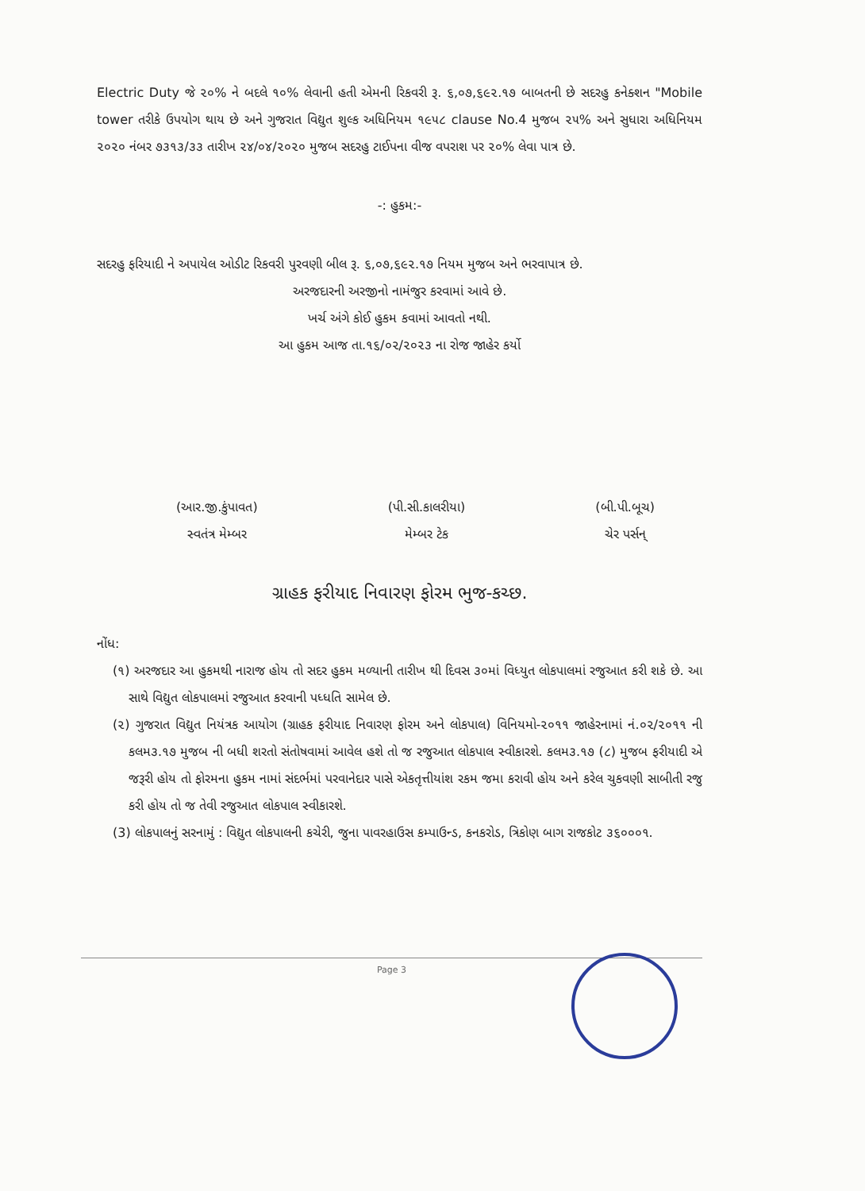Electric Duty જે ૨૦% ને બદલે ૧૦% લેવાની હતી એમની રિકવરી રૂ. ૬,૦૭,૬૯૨.૧૭ બાબતની છે સદરહુ કનેક્શન "Mobile tower તરીકે ઉપયોગ થાય છે અને ગુજરાત વિદ્યુત શુલ્ક અધિનિયમ ૧૯૫૮ clause No.4 મુજબ ૨૫% અને સુધારા અધિનિયમ ૨૦૨૦ નંબર ૭૩૧૩/૩૩ તારીખ ૨૪/૦૪/૨૦૨૦ મુજબ સદરહુ ટાઈપના વીજ વપરાશ પર ૨૦% લેવા પાત્ર છે.
-: હુકમ:-
સદરહુ ફરિયાદી ને અપાયેલ ઓડીટ રિકવરી પુરવણી બીલ રૂ. ૬,૦૭,૬૯૨.૧૭ નિયમ મુજબ અને ભરવાપાત્ર છે.
અરજદારની અરજીનો નામંજુર કરવામાં આવે છે.
ખર્ચ અંગે કોઈ હુકમ કવામાં આવતો નથી.
આ હુકમ આજ તા.૧૬/૦૨/૨૦૨૩ ના રોજ જાહેર કર્યો
(આર.જી.કુંપાવત)
સ્વતંત્ર મેમ્બર
(પી.સી.કાલરીયા)
મેમ્બર ટેક
(બી.પી.બૂચ)
ચેર પર્સન્
ગ્રાહક ફરીયાદ નિવારણ ફોરમ ભુજ-કચ્છ.
નોંધ:
(૧) અરજદાર આ હુકમથી નારાજ હોય તો સદર હુકમ મળ્યાની તારીખ થી દિવસ ૩૦માં વિધ્યુત લોકપાલમાં રજુઆત કરી શકે છે. આ સાથે વિદ્યુત લોકપાલમાં રજુઆત કરવાની પધ્ધતિ સામેલ છે.
(૨) ગુજરાત વિદ્યુત નિયંત્રક આયોગ (ગ્રાહક ફરીયાદ નિવારણ ફોરમ અને લોકપાલ) વિનિયમો-૨૦૧૧ જાહેરનામાં નં.૦૨/૨૦૧૧ ની કલમ૩.૧૭ મુજબ ની બધી શરતો સંતોષવામાં આવેલ હશે તો જ રજુઆત લોકપાલ સ્વીકારશે. કલમ૩.૧૭ (૮) મુજબ ફરીયાદી એ જરૂરી હોય તો ફોરમના હુકમ નામાં સંદર્ભમાં પરવાનેદાર પાસે એકતૃત્તીયાંશ રકમ જમા કરાવી હોય અને કરેલ ચુકવણી સાબીતી રજુ કરી હોય તો જ તેવી રજુઆત લોકપાલ સ્વીકારશે.
(3) લોકપાલનું સરનામું : વિદ્યુત લોકપાલની કચેરી, જુના પાવરહાઉસ કમ્પાઉન્ડ, કનકરોડ, ત્રિકોણ બાગ રાજકોટ ૩૬૦૦૦૧.
Page 3